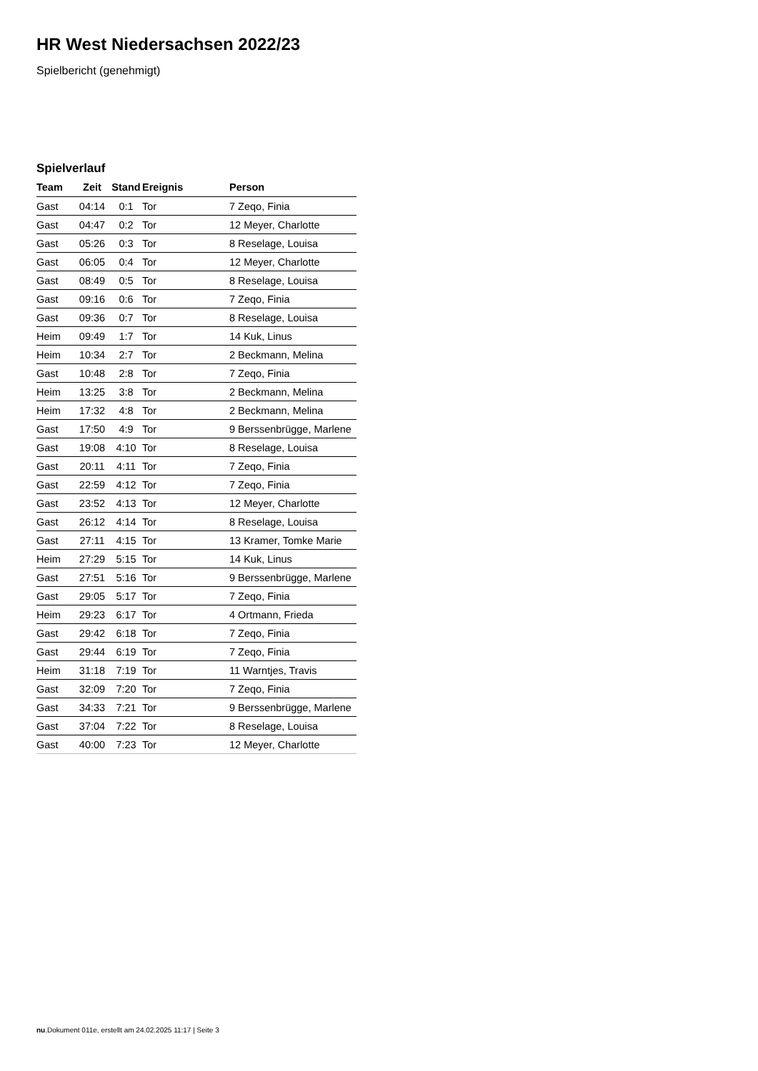HR West Niedersachsen 2022/23
Spielbericht (genehmigt)
Spielverlauf
| Team | Zeit | Stand | Ereignis | Person |
| --- | --- | --- | --- | --- |
| Gast | 04:14 | 0:1 | Tor | 7 Zeqo, Finia |
| Gast | 04:47 | 0:2 | Tor | 12 Meyer, Charlotte |
| Gast | 05:26 | 0:3 | Tor | 8 Reselage, Louisa |
| Gast | 06:05 | 0:4 | Tor | 12 Meyer, Charlotte |
| Gast | 08:49 | 0:5 | Tor | 8 Reselage, Louisa |
| Gast | 09:16 | 0:6 | Tor | 7 Zeqo, Finia |
| Gast | 09:36 | 0:7 | Tor | 8 Reselage, Louisa |
| Heim | 09:49 | 1:7 | Tor | 14 Kuk, Linus |
| Heim | 10:34 | 2:7 | Tor | 2 Beckmann, Melina |
| Gast | 10:48 | 2:8 | Tor | 7 Zeqo, Finia |
| Heim | 13:25 | 3:8 | Tor | 2 Beckmann, Melina |
| Heim | 17:32 | 4:8 | Tor | 2 Beckmann, Melina |
| Gast | 17:50 | 4:9 | Tor | 9 Berssenbrügge, Marlene |
| Gast | 19:08 | 4:10 | Tor | 8 Reselage, Louisa |
| Gast | 20:11 | 4:11 | Tor | 7 Zeqo, Finia |
| Gast | 22:59 | 4:12 | Tor | 7 Zeqo, Finia |
| Gast | 23:52 | 4:13 | Tor | 12 Meyer, Charlotte |
| Gast | 26:12 | 4:14 | Tor | 8 Reselage, Louisa |
| Gast | 27:11 | 4:15 | Tor | 13 Kramer, Tomke Marie |
| Heim | 27:29 | 5:15 | Tor | 14 Kuk, Linus |
| Gast | 27:51 | 5:16 | Tor | 9 Berssenbrügge, Marlene |
| Gast | 29:05 | 5:17 | Tor | 7 Zeqo, Finia |
| Heim | 29:23 | 6:17 | Tor | 4 Ortmann, Frieda |
| Gast | 29:42 | 6:18 | Tor | 7 Zeqo, Finia |
| Gast | 29:44 | 6:19 | Tor | 7 Zeqo, Finia |
| Heim | 31:18 | 7:19 | Tor | 11 Warntjes, Travis |
| Gast | 32:09 | 7:20 | Tor | 7 Zeqo, Finia |
| Gast | 34:33 | 7:21 | Tor | 9 Berssenbrügge, Marlene |
| Gast | 37:04 | 7:22 | Tor | 8 Reselage, Louisa |
| Gast | 40:00 | 7:23 | Tor | 12 Meyer, Charlotte |
nu.Dokument 011e, erstellt am 24.02.2025 11:17 | Seite 3